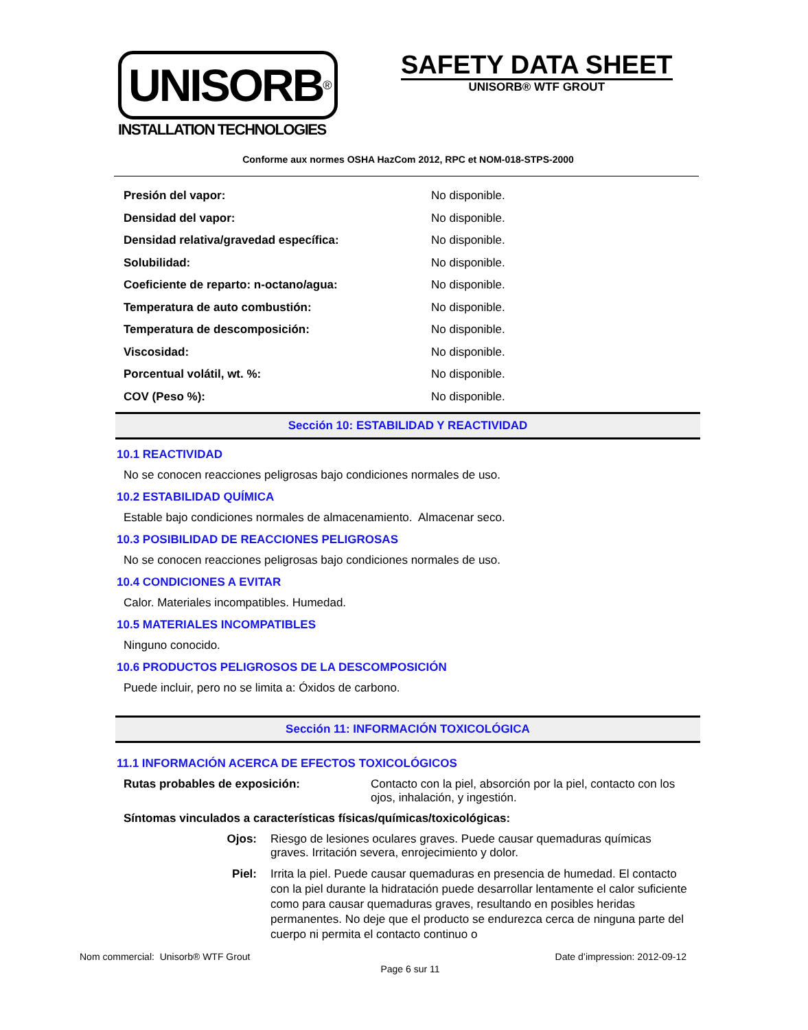UNISORB<sup>®</sup>
INSTALLATION TECHNOLOGIES
SAFETY DATA SHEET
UNISORB® WTF GROUT
Conforme aux normes OSHA HazCom 2012, RPC et NOM-018-STPS-2000
| Presión del vapor: | No disponible. |
| Densidad del vapor: | No disponible. |
| Densidad relativa/gravedad específica: | No disponible. |
| Solubilidad: | No disponible. |
| Coeficiente de reparto: n-octano/agua: | No disponible. |
| Temperatura de auto combustión: | No disponible. |
| Temperatura de descomposición: | No disponible. |
| Viscosidad: | No disponible. |
| Porcentual volátil, wt. %: | No disponible. |
| COV (Peso %): | No disponible. |
Sección 10: ESTABILIDAD Y REACTIVIDAD
10.1 REACTIVIDAD
No se conocen reacciones peligrosas bajo condiciones normales de uso.
10.2 ESTABILIDAD QUÍMICA
Estable bajo condiciones normales de almacenamiento. Almacenar seco.
10.3 POSIBILIDAD DE REACCIONES PELIGROSAS
No se conocen reacciones peligrosas bajo condiciones normales de uso.
10.4 CONDICIONES A EVITAR
Calor. Materiales incompatibles. Humedad.
10.5 MATERIALES INCOMPATIBLES
Ninguno conocido.
10.6 PRODUCTOS PELIGROSOS DE LA DESCOMPOSICIÓN
Puede incluir, pero no se limita a: Óxidos de carbono.
Sección 11: INFORMACIÓN TOXICOLÓGICA
11.1 INFORMACIÓN ACERCA DE EFECTOS TOXICOLÓGICOS
Rutas probables de exposición: Contacto con la piel, absorción por la piel, contacto con los ojos, inhalación, y ingestión.
Síntomas vinculados a características físicas/químicas/toxicológicas:
Ojos: Riesgo de lesiones oculares graves. Puede causar quemaduras químicas graves. Irritación severa, enrojecimiento y dolor.
Piel: Irrita la piel. Puede causar quemaduras en presencia de humedad. El contacto con la piel durante la hidratación puede desarrollar lentamente el calor suficiente como para causar quemaduras graves, resultando en posibles heridas permanentes. No deje que el producto se endurezca cerca de ninguna parte del cuerpo ni permita el contacto continuo o
Nom commercial: Unisorb® WTF Grout Date d’impression: 2012-09-12
Page 6 sur 11